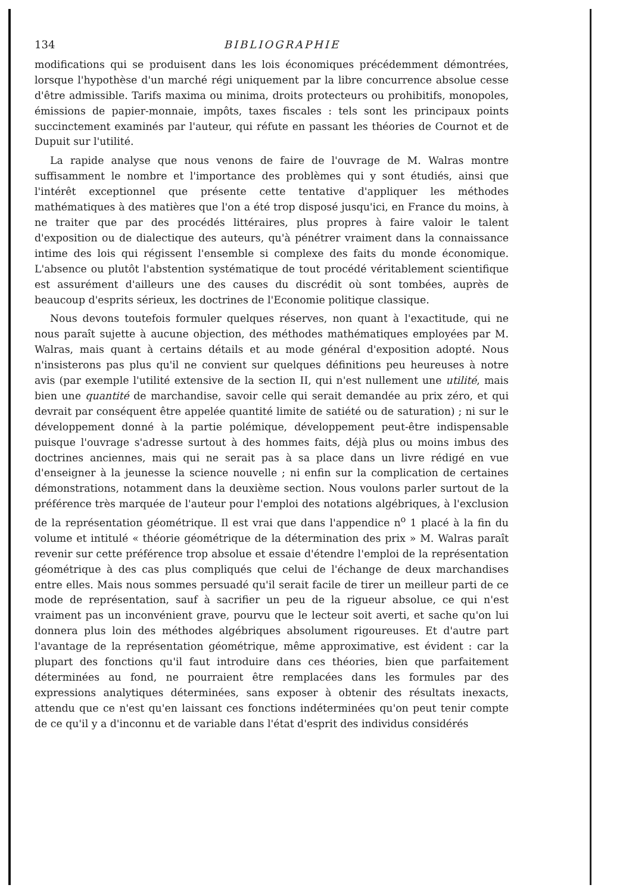134 BIBLIOGRAPHIE
modifications qui se produisent dans les lois économiques précédemment démontrées, lorsque l'hypothèse d'un marché régi uniquement par la libre concurrence absolue cesse d'être admissible. Tarifs maxima ou minima, droits protecteurs ou prohibitifs, monopoles, émissions de papier-monnaie, impôts, taxes fiscales : tels sont les principaux points succinctement examinés par l'auteur, qui réfute en passant les théories de Cournot et de Dupuit sur l'utilité.
La rapide analyse que nous venons de faire de l'ouvrage de M. Walras montre suffisamment le nombre et l'importance des problèmes qui y sont étudiés, ainsi que l'intérêt exceptionnel que présente cette tentative d'appliquer les méthodes mathématiques à des matières que l'on a été trop disposé jusqu'ici, en France du moins, à ne traiter que par des procédés littéraires, plus propres à faire valoir le talent d'exposition ou de dialectique des auteurs, qu'à pénétrer vraiment dans la connaissance intime des lois qui régissent l'ensemble si complexe des faits du monde économique. L'absence ou plutôt l'abstention systématique de tout procédé véritablement scientifique est assurément d'ailleurs une des causes du discrédit où sont tombées, auprès de beaucoup d'esprits sérieux, les doctrines de l'Economie politique classique.
Nous devons toutefois formuler quelques réserves, non quant à l'exactitude, qui ne nous paraît sujette à aucune objection, des méthodes mathématiques employées par M. Walras, mais quant à certains détails et au mode général d'exposition adopté. Nous n'insisterons pas plus qu'il ne convient sur quelques définitions peu heureuses à notre avis (par exemple l'utilité extensive de la section II, qui n'est nullement une utilité, mais bien une quantité de marchandise, savoir celle qui serait demandée au prix zéro, et qui devrait par conséquent être appelée quantité limite de satiété ou de saturation) ; ni sur le développement donné à la partie polémique, développement peut-être indispensable puisque l'ouvrage s'adresse surtout à des hommes faits, déjà plus ou moins imbus des doctrines anciennes, mais qui ne serait pas à sa place dans un livre rédigé en vue d'enseigner à la jeunesse la science nouvelle ; ni enfin sur la complication de certaines démonstrations, notamment dans la deuxième section. Nous voulons parler surtout de la préférence très marquée de l'auteur pour l'emploi des notations algébriques, à l'exclusion de la représentation géométrique. Il est vrai que dans l'appendice n<sup>o</sup> 1 placé à la fin du volume et intitulé « théorie géométrique de la détermination des prix » M. Walras paraît revenir sur cette préférence trop absolue et essaie d'étendre l'emploi de la représentation géométrique à des cas plus compliqués que celui de l'échange de deux marchandises entre elles. Mais nous sommes persuadé qu'il serait facile de tirer un meilleur parti de ce mode de représentation, sauf à sacrifier un peu de la rigueur absolue, ce qui n'est vraiment pas un inconvénient grave, pourvu que le lecteur soit averti, et sache qu'on lui donnera plus loin des méthodes algébriques absolument rigoureuses. Et d'autre part l'avantage de la représentation géométrique, même approximative, est évident : car la plupart des fonctions qu'il faut introduire dans ces théories, bien que parfaitement déterminées au fond, ne pourraient être remplacées dans les formules par des expressions analytiques déterminées, sans exposer à obtenir des résultats inexacts, attendu que ce n'est qu'en laissant ces fonctions indéterminées qu'on peut tenir compte de ce qu'il y a d'inconnu et de variable dans l'état d'esprit des individus considérés